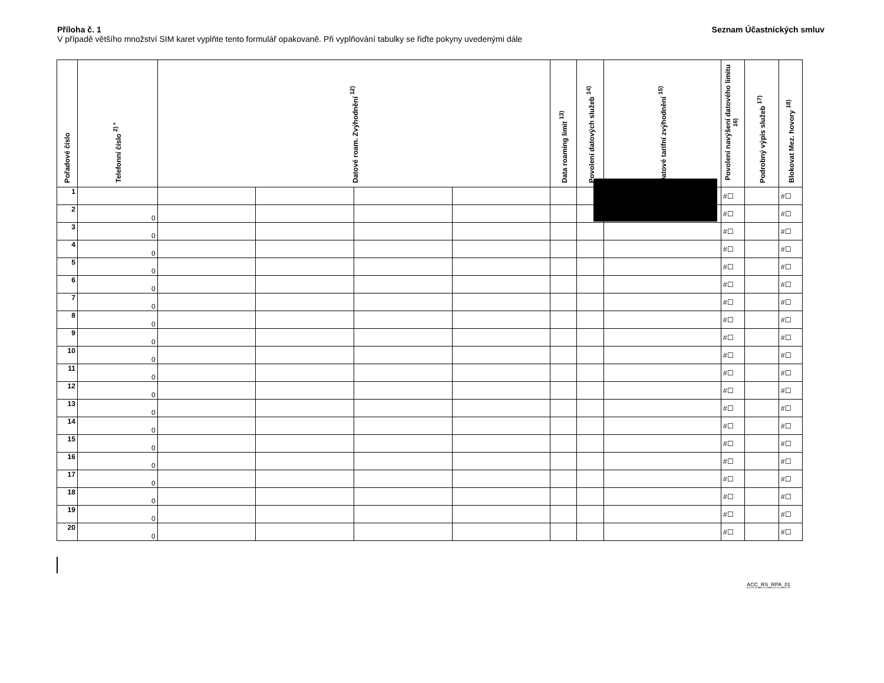Příloha č. 1 Seznam Účastnických smluv
V případě většího množství SIM karet vyplňte tento formulář opakovaně. Při vyplňování tabulky se řiďte pokyny uvedenými dále
| Pořadové číslo | Telefonní číslo <sup>2) *</sup> | Datové roam. Zvýhodnění <sup>12)</sup> | | | | Data roaming limit <sup>13)</sup> | Povolení datových služeb <sup>14)</sup> | Datové tarifní zvýhodnění <sup>15)</sup> | Povolení navýšení datového limitu <sup>16)</sup> | Podrobný výpis služeb <sup>17)</sup> | Blokovat Mez. hovory <sup>18)</sup> |
| --- | --- | --- | --- | --- | --- | --- | --- | --- | --- | --- | --- |
| 1 | | | | | | | | | #☐ | | #☐ |
| 2 | 0 | | | | | | | | #☐ | | #☐ |
| 3 | 0 | | | | | | | | #☐ | | #☐ |
| 4 | 0 | | | | | | | | #☐ | | #☐ |
| 5 | 0 | | | | | | | | #☐ | | #☐ |
| 6 | 0 | | | | | | | | #☐ | | #☐ |
| 7 | 0 | | | | | | | | #☐ | | #☐ |
| 8 | 0 | | | | | | | | #☐ | | #☐ |
| 9 | 0 | | | | | | | | #☐ | | #☐ |
| 10 | 0 | | | | | | | | #☐ | | #☐ |
| 11 | 0 | | | | | | | | #☐ | | #☐ |
| 12 | 0 | | | | | | | | #☐ | | #☐ |
| 13 | 0 | | | | | | | | #☐ | | #☐ |
| 14 | 0 | | | | | | | | #☐ | | #☐ |
| 15 | 0 | | | | | | | | #☐ | | #☐ |
| 16 | 0 | | | | | | | | #☐ | | #☐ |
| 17 | 0 | | | | | | | | #☐ | | #☐ |
| 18 | 0 | | | | | | | | #☐ | | #☐ |
| 19 | 0 | | | | | | | | #☐ | | #☐ |
| 20 | 0 | | | | | | | | #☐ | | #☐ |
ACC_RS_RPA_01